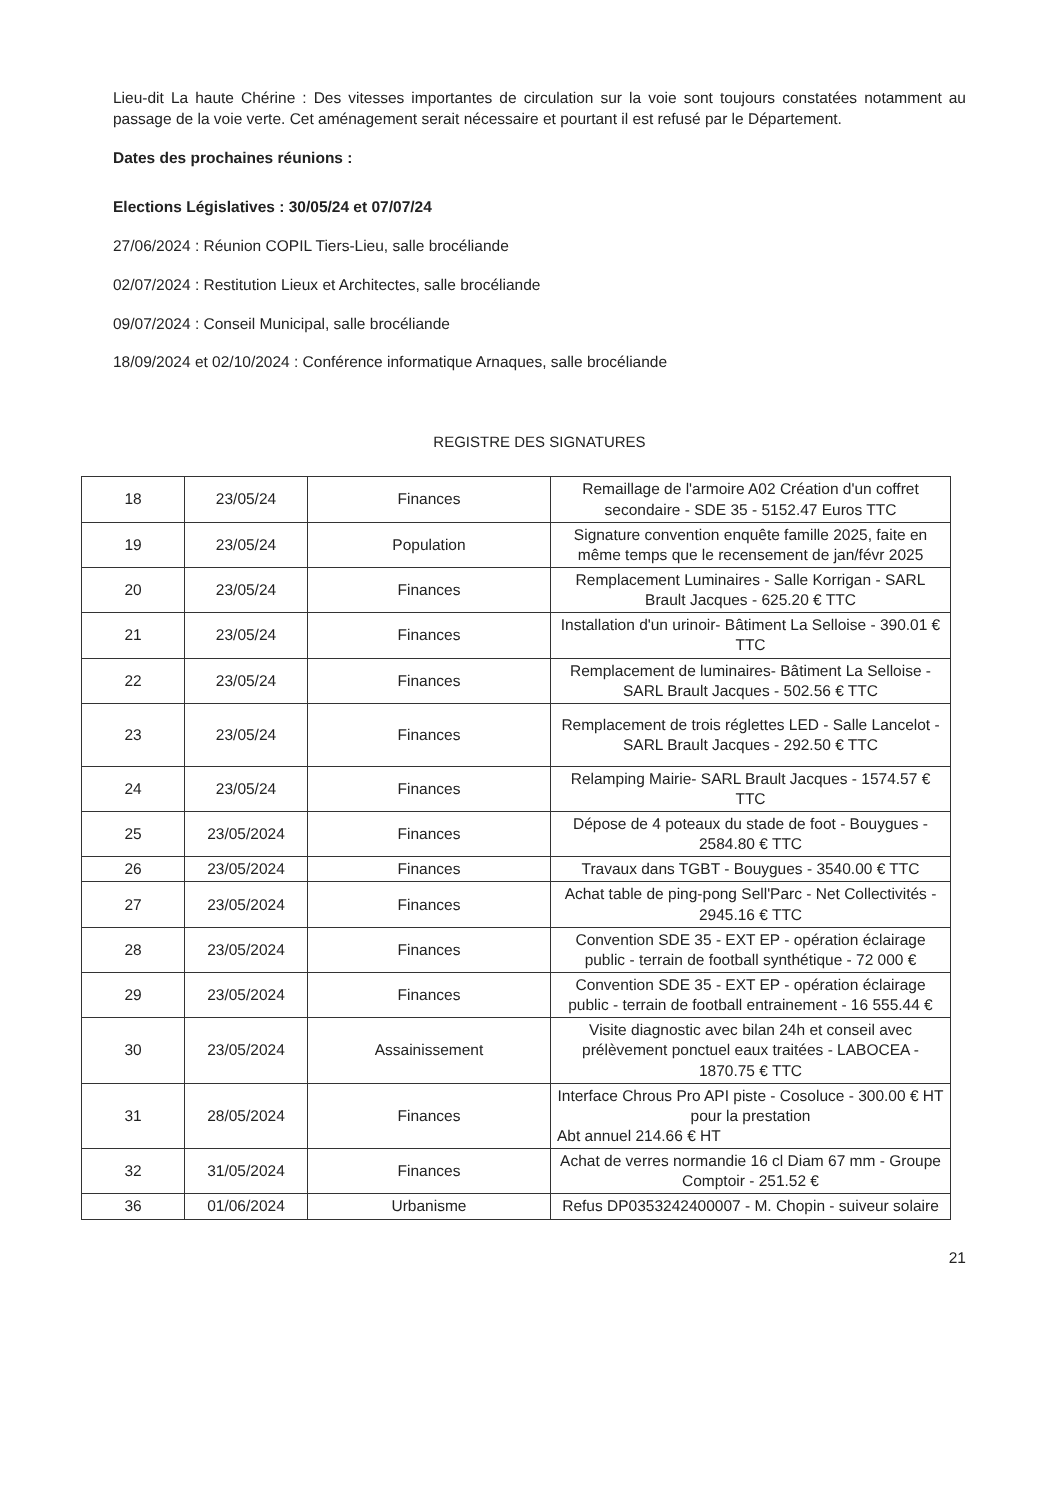Lieu-dit La haute Chérine : Des vitesses importantes de circulation sur la voie sont toujours constatées notamment au passage de la voie verte. Cet aménagement serait nécessaire et pourtant il est refusé par le Département.
Dates des prochaines réunions :
Elections Législatives : 30/05/24 et 07/07/24
27/06/2024 : Réunion COPIL Tiers-Lieu, salle brocéliande
02/07/2024 : Restitution Lieux et Architectes, salle brocéliande
09/07/2024 : Conseil Municipal, salle brocéliande
18/09/2024 et 02/10/2024 : Conférence informatique Arnaques, salle brocéliande
REGISTRE DES SIGNATURES
| 18 | 23/05/24 | Finances | Remaillage de l'armoire A02 Création d'un coffret secondaire - SDE 35 - 5152.47 Euros TTC |
| 19 | 23/05/24 | Population | Signature convention enquête famille 2025, faite en même temps que le recensement de jan/févr 2025 |
| 20 | 23/05/24 | Finances | Remplacement Luminaires - Salle Korrigan - SARL Brault Jacques - 625.20 € TTC |
| 21 | 23/05/24 | Finances | Installation d'un urinoir- Bâtiment La Selloise - 390.01 € TTC |
| 22 | 23/05/24 | Finances | Remplacement de luminaires- Bâtiment La Selloise - SARL Brault Jacques - 502.56 € TTC |
| 23 | 23/05/24 | Finances | Remplacement de trois réglettes LED - Salle Lancelot - SARL Brault Jacques - 292.50 € TTC |
| 24 | 23/05/24 | Finances | Relamping Mairie- SARL Brault Jacques - 1574.57 € TTC |
| 25 | 23/05/2024 | Finances | Dépose de 4 poteaux du stade de foot - Bouygues - 2584.80 € TTC |
| 26 | 23/05/2024 | Finances | Travaux dans TGBT - Bouygues - 3540.00 € TTC |
| 27 | 23/05/2024 | Finances | Achat table de ping-pong Sell'Parc - Net Collectivités - 2945.16 € TTC |
| 28 | 23/05/2024 | Finances | Convention SDE 35 - EXT EP - opération éclairage public - terrain de football synthétique - 72 000 € |
| 29 | 23/05/2024 | Finances | Convention SDE 35 - EXT EP - opération éclairage public - terrain de football entrainement - 16 555.44 € |
| 30 | 23/05/2024 | Assainissement | Visite diagnostic avec bilan 24h et conseil avec prélèvement ponctuel eaux traitées - LABOCEA - 1870.75 € TTC |
| 31 | 28/05/2024 | Finances | Interface Chrous Pro API piste - Cosoluce - 300.00 € HT pour la prestation Abt annuel 214.66 € HT |
| 32 | 31/05/2024 | Finances | Achat de verres normandie 16 cl Diam 67 mm - Groupe Comptoir - 251.52 € |
| 36 | 01/06/2024 | Urbanisme | Refus DP0353242400007 - M. Chopin - suiveur solaire |
21